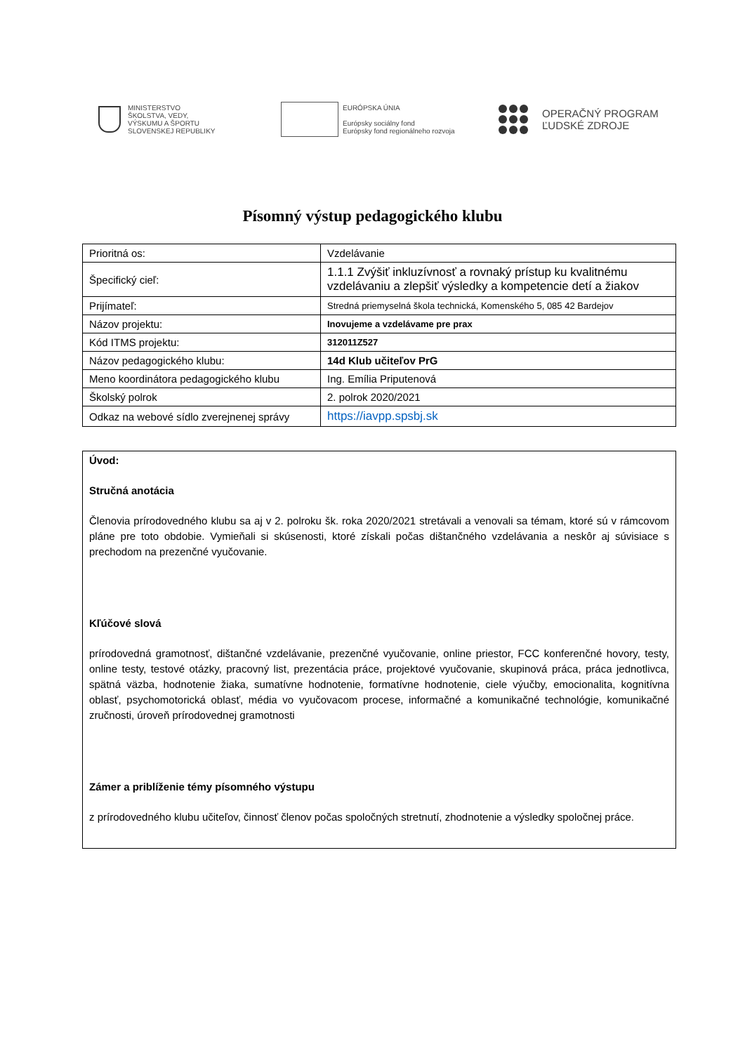MINISTERSTVO
ŠKOLSTVA, VEDY,
VÝSKUMU A ŠPORTU
SLOVENSKEJ REPUBLIKY
EURÓPSKA ÚNIA
Európsky sociálny fond
Európsky fond regionálneho rozvoja
OPERAČNÝ PROGRAM
ĽUDSKÉ ZDROJE
Písomný výstup pedagogického klubu
| Prioritná os: | Vzdelávanie |
| Špecifický cieľ: | 1.1.1 Zvýšiť inkluzívnosť a rovnaký prístup ku kvalitnému vzdelávaniu a zlepšiť výsledky a kompetencie detí a žiakov |
| Prijímateľ: | Stredná priemyselná škola technická, Komenského 5, 085 42 Bardejov |
| Názov projektu: | Inovujeme a vzdelávame pre prax |
| Kód ITMS projektu: | 312011Z527 |
| Názov pedagogického klubu: | 14d Klub učiteľov PrG |
| Meno koordinátora pedagogického klubu | Ing. Emília Priputenová |
| Školský polrok | 2. polrok 2020/2021 |
| Odkaz na webové sídlo zverejnenej správy | https://iavpp.spsbj.sk |
Úvod:
Stručná anotácia
Členovia prírodovedného klubu sa aj v 2. polroku šk. roka 2020/2021 stretávali a venovali sa témam, ktoré sú v rámcovom pláne pre toto obdobie. Vymieňali si skúsenosti, ktoré získali počas dištančného vzdelávania a neskôr aj súvisiace s prechodom na prezenčné vyučovanie.
Kľúčové slová
prírodovedná gramotnosť, dištančné vzdelávanie, prezenčné vyučovanie, online priestor, FCC konferenčné hovory, testy, online testy, testové otázky, pracovný list, prezentácia práce, projektové vyučovanie, skupinová práca, práca jednotlivca, spätná väzba, hodnotenie žiaka, sumatívne hodnotenie, formatívne hodnotenie, ciele výučby, emocionalita, kognitívna oblasť, psychomotorická oblasť, média vo vyučovacom procese, informačné a komunikačné technológie, komunikačné zručnosti, úroveň prírodovednej gramotnosti
Zámer a priblíženie témy písomného výstupu
z prírodovedného klubu učiteľov, činnosť členov počas spoločných stretnutí, zhodnotenie a výsledky spoločnej práce.